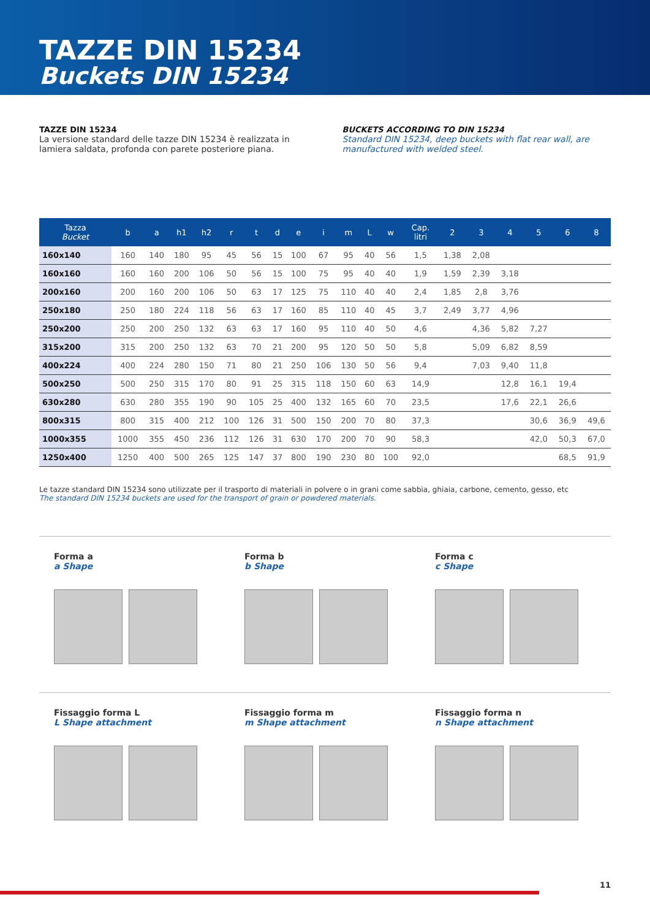TAZZE DIN 15234
Buckets DIN 15234
TAZZE DIN 15234
La versione standard delle tazze DIN 15234 è realizzata in lamiera saldata, profonda con parete posteriore piana.
BUCKETS ACCORDING TO DIN 15234
Standard DIN 15234, deep buckets with flat rear wall, are manufactured with welded steel.
| Tazza Bucket | b | a | h1 | h2 | r | t | d | e | i | m | L | w | Cap. litri | 2 | 3 | 4 | 5 | 6 | 8 |
| --- | --- | --- | --- | --- | --- | --- | --- | --- | --- | --- | --- | --- | --- | --- | --- | --- | --- | --- | --- |
| 160x140 | 160 | 140 | 180 | 95 | 45 | 56 | 15 | 100 | 67 | 95 | 40 | 56 | 1,5 | 1,38 | 2,08 | | | | |
| 160x160 | 160 | 160 | 200 | 106 | 50 | 56 | 15 | 100 | 75 | 95 | 40 | 40 | 1,9 | 1,59 | 2,39 | 3,18 | | | |
| 200x160 | 200 | 160 | 200 | 106 | 50 | 63 | 17 | 125 | 75 | 110 | 40 | 40 | 2,4 | 1,85 | 2,8 | 3,76 | | | |
| 250x180 | 250 | 180 | 224 | 118 | 56 | 63 | 17 | 160 | 85 | 110 | 40 | 45 | 3,7 | 2,49 | 3,77 | 4,96 | | | |
| 250x200 | 250 | 200 | 250 | 132 | 63 | 63 | 17 | 160 | 95 | 110 | 40 | 50 | 4,6 | | 4,36 | 5,82 | 7,27 | | |
| 315x200 | 315 | 200 | 250 | 132 | 63 | 70 | 21 | 200 | 95 | 120 | 50 | 50 | 5,8 | | 5,09 | 6,82 | 8,59 | | |
| 400x224 | 400 | 224 | 280 | 150 | 71 | 80 | 21 | 250 | 106 | 130 | 50 | 56 | 9,4 | | 7,03 | 9,40 | 11,8 | | |
| 500x250 | 500 | 250 | 315 | 170 | 80 | 91 | 25 | 315 | 118 | 150 | 60 | 63 | 14,9 | | | 12,8 | 16,1 | 19,4 | |
| 630x280 | 630 | 280 | 355 | 190 | 90 | 105 | 25 | 400 | 132 | 165 | 60 | 70 | 23,5 | | | 17,6 | 22,1 | 26,6 | |
| 800x315 | 800 | 315 | 400 | 212 | 100 | 126 | 31 | 500 | 150 | 200 | 70 | 80 | 37,3 | | | | 30,6 | 36,9 | 49,6 |
| 1000x355 | 1000 | 355 | 450 | 236 | 112 | 126 | 31 | 630 | 170 | 200 | 70 | 90 | 58,3 | | | | 42,0 | 50,3 | 67,0 |
| 1250x400 | 1250 | 400 | 500 | 265 | 125 | 147 | 37 | 800 | 190 | 230 | 80 | 100 | 92,0 | | | | | 68,5 | 91,9 |
Le tazze standard DIN 15234 sono utilizzate per il trasporto di materiali in polvere o in grani come sabbia, ghiaia, carbone, cemento, gesso, etc
The standard DIN 15234 buckets are used for the transport of grain or powdered materials.
Forma a
a Shape
Forma b
b Shape
Forma c
c Shape
Fissaggio forma L
L Shape attachment
Fissaggio forma m
m Shape attachment
Fissaggio forma n
n Shape attachment
11